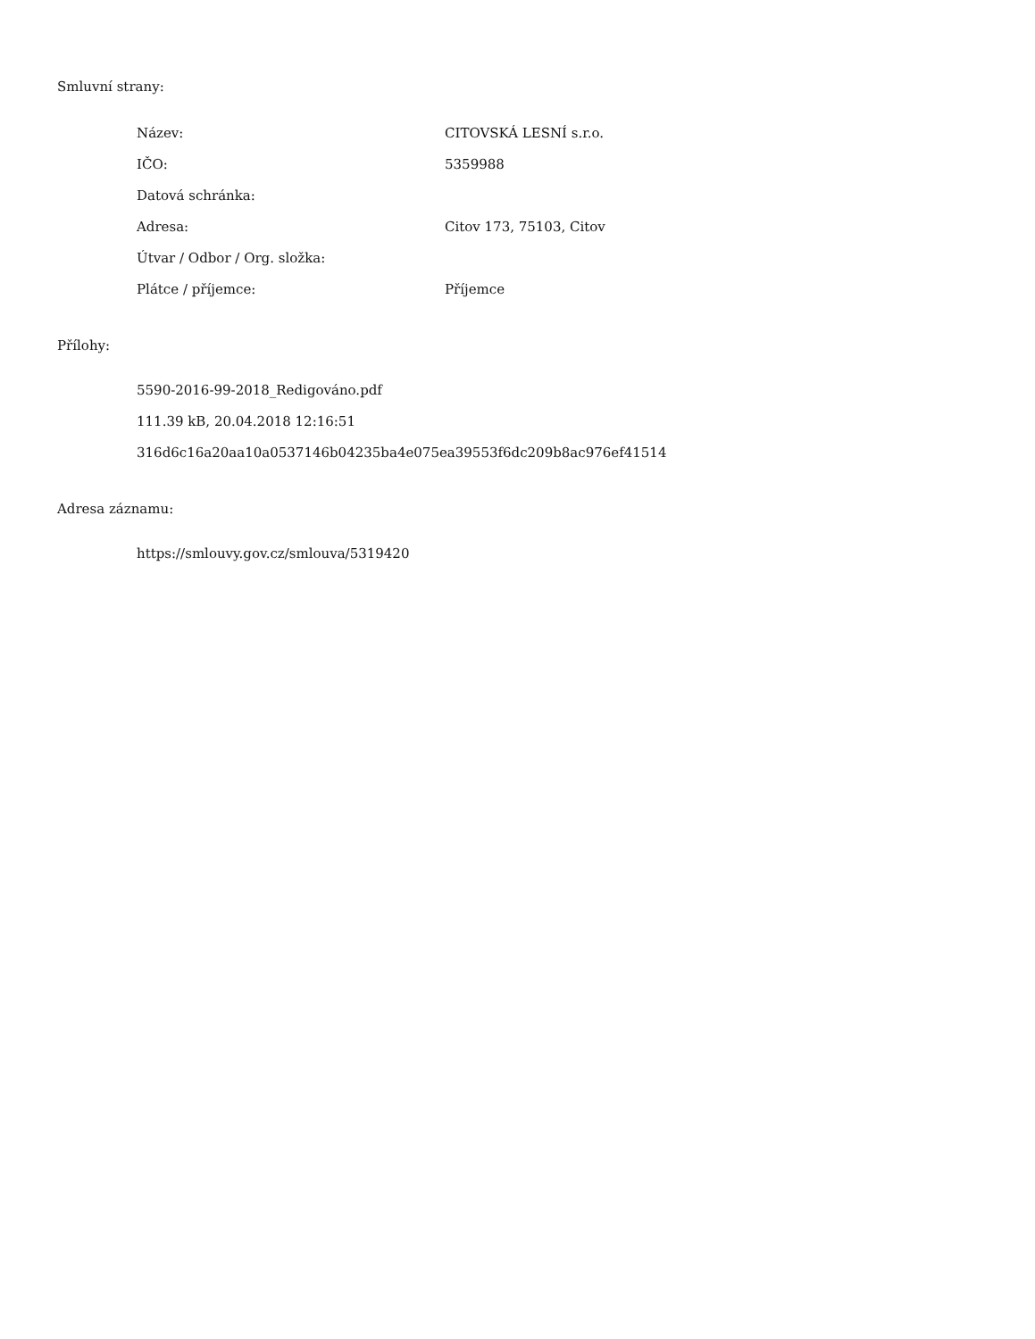Smluvní strany:
| Název: | CITOVSKÁ LESNÍ s.r.o. |
| IČO: | 5359988 |
| Datová schránka: | |
| Adresa: | Citov 173, 75103, Citov |
| Útvar / Odbor / Org. složka: | |
| Plátce / příjemce: | Příjemce |
Přílohy:
5590-2016-99-2018_Redigováno.pdf
111.39 kB, 20.04.2018 12:16:51
316d6c16a20aa10a0537146b04235ba4e075ea39553f6dc209b8ac976ef41514
Adresa záznamu:
https://smlouvy.gov.cz/smlouva/5319420